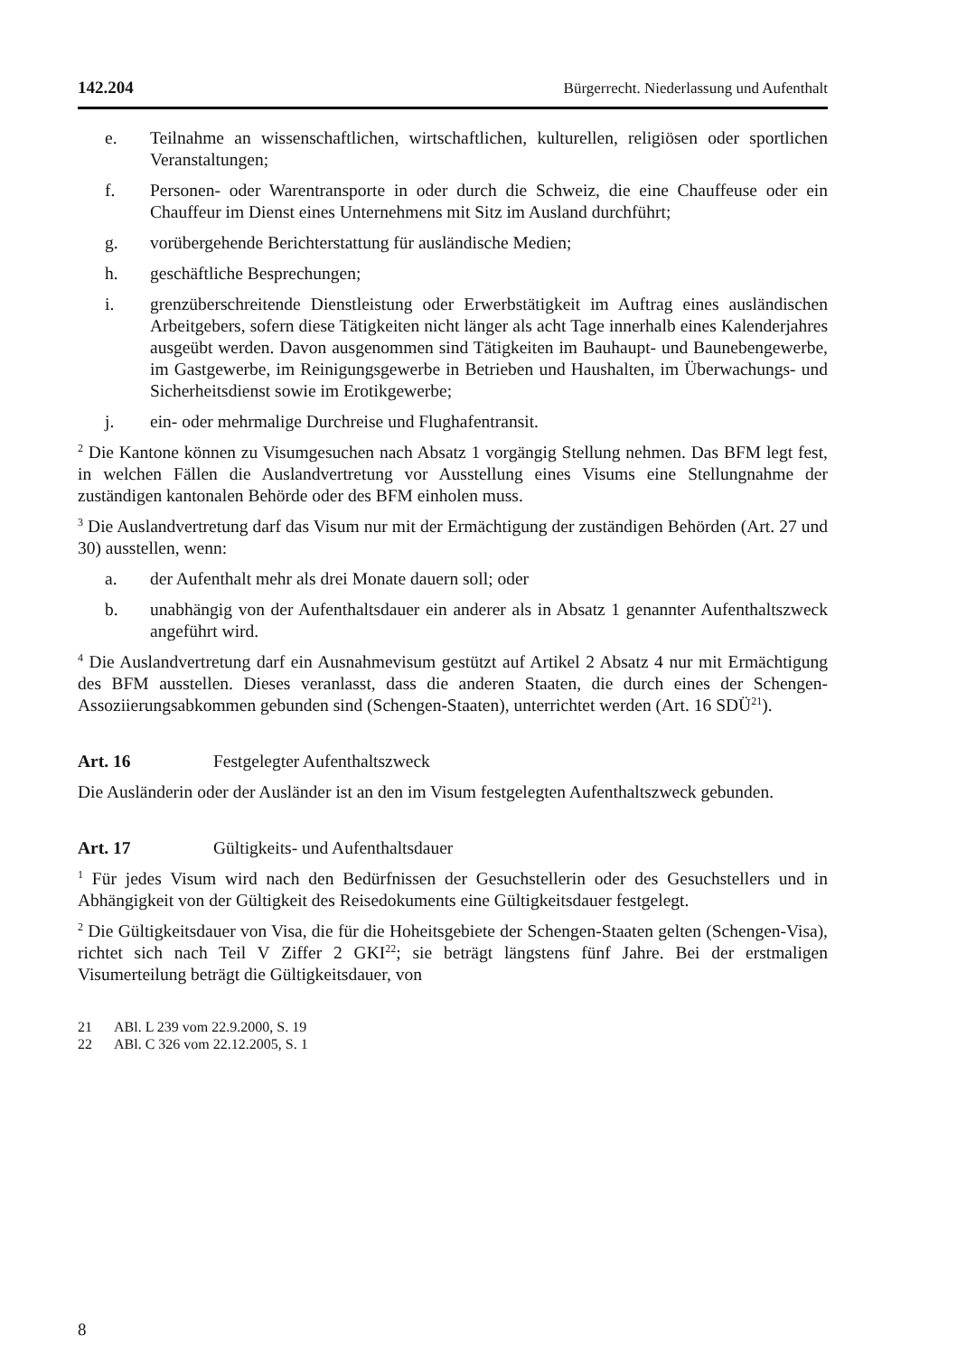142.204 Bürgerrecht. Niederlassung und Aufenthalt
e. Teilnahme an wissenschaftlichen, wirtschaftlichen, kulturellen, religiösen oder sportlichen Veranstaltungen;
f. Personen- oder Warentransporte in oder durch die Schweiz, die eine Chauffeuse oder ein Chauffeur im Dienst eines Unternehmens mit Sitz im Ausland durchführt;
g. vorübergehende Berichterstattung für ausländische Medien;
h. geschäftliche Besprechungen;
i. grenzüberschreitende Dienstleistung oder Erwerbstätigkeit im Auftrag eines ausländischen Arbeitgebers, sofern diese Tätigkeiten nicht länger als acht Tage innerhalb eines Kalenderjahres ausgeübt werden. Davon ausgenommen sind Tätigkeiten im Bauhaupt- und Baunebengewerbe, im Gastgewerbe, im Reinigungsgewerbe in Betrieben und Haushalten, im Überwachungs- und Sicherheitsdienst sowie im Erotikgewerbe;
j. ein- oder mehrmalige Durchreise und Flughafentransit.
<sup>2</sup> Die Kantone können zu Visumgesuchen nach Absatz 1 vorgängig Stellung nehmen. Das BFM legt fest, in welchen Fällen die Auslandvertretung vor Ausstellung eines Visums eine Stellungnahme der zuständigen kantonalen Behörde oder des BFM einholen muss.
<sup>3</sup> Die Auslandvertretung darf das Visum nur mit der Ermächtigung der zuständigen Behörden (Art. 27 und 30) ausstellen, wenn:
a. der Aufenthalt mehr als drei Monate dauern soll; oder
b. unabhängig von der Aufenthaltsdauer ein anderer als in Absatz 1 genannter Aufenthaltszweck angeführt wird.
<sup>4</sup> Die Auslandvertretung darf ein Ausnahmevisum gestützt auf Artikel 2 Absatz 4 nur mit Ermächtigung des BFM ausstellen. Dieses veranlasst, dass die anderen Staaten, die durch eines der Schengen-Assoziierungsabkommen gebunden sind (Schengen-Staaten), unterrichtet werden (Art. 16 SDÜ<sup>21</sup>).
Art. 16 Festgelegter Aufenthaltszweck
Die Ausländerin oder der Ausländer ist an den im Visum festgelegten Aufenthaltszweck gebunden.
Art. 17 Gültigkeits- und Aufenthaltsdauer
<sup>1</sup> Für jedes Visum wird nach den Bedürfnissen der Gesuchstellerin oder des Gesuchstellers und in Abhängigkeit von der Gültigkeit des Reisedokuments eine Gültigkeitsdauer festgelegt.
<sup>2</sup> Die Gültigkeitsdauer von Visa, die für die Hoheitsgebiete der Schengen-Staaten gelten (Schengen-Visa), richtet sich nach Teil V Ziffer 2 GKI<sup>22</sup>; sie beträgt längstens fünf Jahre. Bei der erstmaligen Visumerteilung beträgt die Gültigkeitsdauer, von
21 ABl. L 239 vom 22.9.2000, S. 19
22 ABl. C 326 vom 22.12.2005, S. 1
8